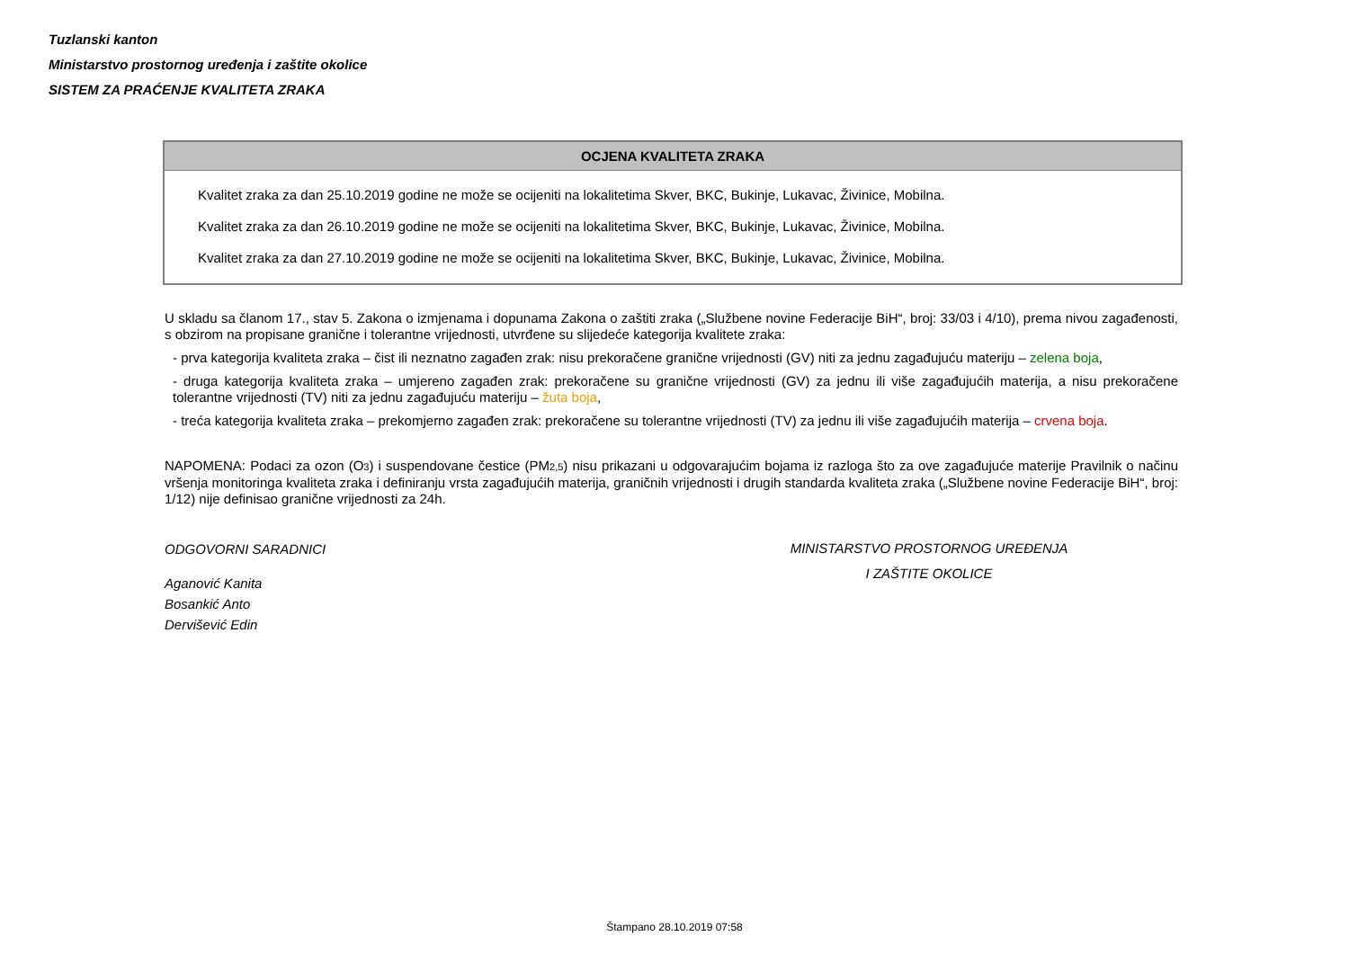Tuzlanski kanton
Ministarstvo prostornog uređenja i zaštite okolice
SISTEM ZA PRAĆENJE KVALITETA ZRAKA
OCJENA KVALITETA ZRAKA
Kvalitet zraka za dan 25.10.2019 godine ne može se ocijeniti na lokalitetima Skver, BKC, Bukinje, Lukavac, Živinice, Mobilna.
Kvalitet zraka za dan 26.10.2019 godine ne može se ocijeniti na lokalitetima Skver, BKC, Bukinje, Lukavac, Živinice, Mobilna.
Kvalitet zraka za dan 27.10.2019 godine ne može se ocijeniti na lokalitetima Skver, BKC, Bukinje, Lukavac, Živinice, Mobilna.
U skladu sa članom 17., stav 5. Zakona o izmjenama i dopunama Zakona o zaštiti zraka („Službene novine Federacije BiH“, broj: 33/03 i 4/10), prema nivou zagađenosti, s obzirom na propisane granične i tolerantne vrijednosti, utvrđene su slijedeće kategorija kvalitete zraka:
- prva kategorija kvaliteta zraka – čist ili neznatno zagađen zrak: nisu prekoračene granične vrijednosti (GV) niti za jednu zagađujuću materiju – zelena boja,
- druga kategorija kvaliteta zraka – umjereno zagađen zrak: prekoračene su granične vrijednosti (GV) za jednu ili više zagađujućih materija, a nisu prekoračene tolerantne vrijednosti (TV) niti za jednu zagađujuću materiju – žuta boja,
- treća kategorija kvaliteta zraka – prekomjerno zagađen zrak: prekoračene su tolerantne vrijednosti (TV) za jednu ili više zagađujućih materija – crvena boja.
NAPOMENA: Podaci za ozon (O<sub>3</sub>) i suspendovane čestice (PM<sub>2,5</sub>) nisu prikazani u odgovarajućim bojama iz razloga što za ove zagađujuće materije Pravilnik o načinu vršenja monitoringa kvaliteta zraka i definiranju vrsta zagađujućih materija, graničnih vrijednosti i drugih standarda kvaliteta zraka („Službene novine Federacije BiH“, broj: 1/12) nije definisao granične vrijednosti za 24h.
ODGOVORNI SARADNICI
Aganović Kanita
Bosankić Anto
Dervišević Edin
MINISTARSTVO PROSTORNOG UREĐENJA
I ZAŠTITE OKOLICE
Štampano 28.10.2019 07:58